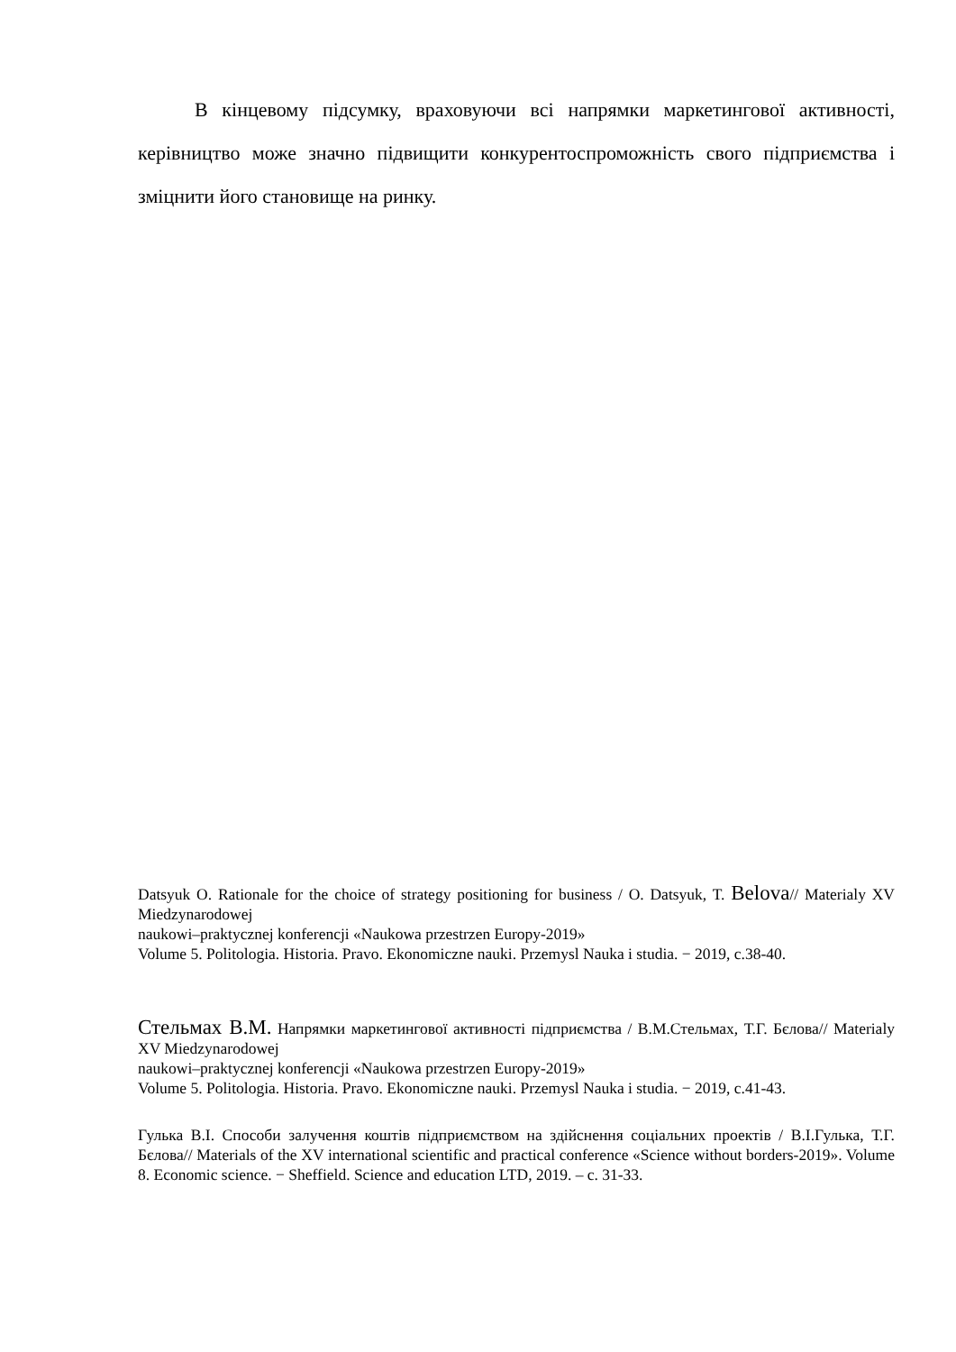В кінцевому підсумку, враховуючи всі напрямки маркетингової активності, керівництво може значно підвищити конкурентоспроможність свого підприємства і зміцнити його становище на ринку.
Datsyuk O. Rationale for the choice of strategy positioning for business / O. Datsyuk, T. Belova// Materialy XV Miedzynarodowej
naukowi–praktycznej konferencji «Naukowa przestrzen Europy-2019»
Volume 5. Politologia. Historia. Pravo. Ekonomiczne nauki. Przemysl Nauka i studia. − 2019, с.38-40.
Стельмах В.М. Напрямки маркетингової активності підприємства / В.М.Стельмах, Т.Г. Бєлова// Materialy XV Miedzynarodowej
naukowi–praktycznej konferencji «Naukowa przestrzen Europy-2019»
Volume 5. Politologia. Historia. Pravo. Ekonomiczne nauki. Przemysl Nauka i studia. − 2019, с.41-43.
Гулька В.І. Способи залучення коштів підприємством на здійснення соціальних проектів / В.І.Гулька, Т.Г. Бєлова// Materials of the XV international scientific and practical conference «Science without borders-2019». Volume 8. Economic science. − Sheffield. Science and education LTD, 2019. – с. 31-33.